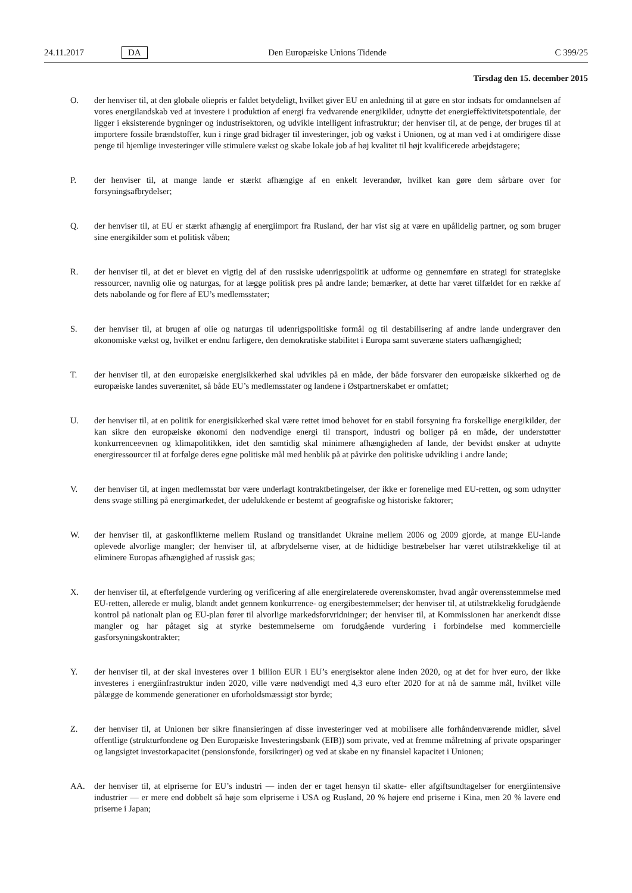24.11.2017 DA Den Europæiske Unions Tidende C 399/25
Tirsdag den 15. december 2015
O. der henviser til, at den globale oliepris er faldet betydeligt, hvilket giver EU en anledning til at gøre en stor indsats for omdannelsen af vores energilandskab ved at investere i produktion af energi fra vedvarende energikilder, udnytte det energieffektivitetspotentiale, der ligger i eksisterende bygninger og industrisektoren, og udvikle intelligent infrastruktur; der henviser til, at de penge, der bruges til at importere fossile brændstoffer, kun i ringe grad bidrager til investeringer, job og vækst i Unionen, og at man ved i at omdirigere disse penge til hjemlige investeringer ville stimulere vækst og skabe lokale job af høj kvalitet til højt kvalificerede arbejdstagere;
P. der henviser til, at mange lande er stærkt afhængige af en enkelt leverandør, hvilket kan gøre dem sårbare over for forsyningsafbrydelser;
Q. der henviser til, at EU er stærkt afhængig af energiimport fra Rusland, der har vist sig at være en upålidelig partner, og som bruger sine energikilder som et politisk våben;
R. der henviser til, at det er blevet en vigtig del af den russiske udenrigspolitik at udforme og gennemføre en strategi for strategiske ressourcer, navnlig olie og naturgas, for at lægge politisk pres på andre lande; bemærker, at dette har været tilfældet for en række af dets nabolande og for flere af EU’s medlemsstater;
S. der henviser til, at brugen af olie og naturgas til udenrigspolitiske formål og til destabilisering af andre lande undergraver den økonomiske vækst og, hvilket er endnu farligere, den demokratiske stabilitet i Europa samt suveræne staters uafhængighed;
T. der henviser til, at den europæiske energisikkerhed skal udvikles på en måde, der både forsvarer den europæiske sikkerhed og de europæiske landes suverænitet, så både EU’s medlemsstater og landene i Østpartnerskabet er omfattet;
U. der henviser til, at en politik for energisikkerhed skal være rettet imod behovet for en stabil forsyning fra forskellige energikilder, der kan sikre den europæiske økonomi den nødvendige energi til transport, industri og boliger på en måde, der understøtter konkurrenceevnen og klimapolitikken, idet den samtidig skal minimere afhængigheden af lande, der bevidst ønsker at udnytte energiressourcer til at forfølge deres egne politiske mål med henblik på at påvirke den politiske udvikling i andre lande;
V. der henviser til, at ingen medlemsstat bør være underlagt kontraktbetingelser, der ikke er forenelige med EU-retten, og som udnytter dens svage stilling på energimarkedet, der udelukkende er bestemt af geografiske og historiske faktorer;
W. der henviser til, at gaskonflikterne mellem Rusland og transitlandet Ukraine mellem 2006 og 2009 gjorde, at mange EU-lande oplevede alvorlige mangler; der henviser til, at afbrydelserne viser, at de hidtidige bestræbelser har været utilstrækkelige til at eliminere Europas afhængighed af russisk gas;
X. der henviser til, at efterfølgende vurdering og verificering af alle energirelaterede overenskomster, hvad angår overensstemmelse med EU-retten, allerede er mulig, blandt andet gennem konkurrence- og energibestemmelser; der henviser til, at utilstrækkelig forudgående kontrol på nationalt plan og EU-plan fører til alvorlige markeds­forvridninger; der henviser til, at Kommissionen har anerkendt disse mangler og har påtaget sig at styrke bestemmelserne om forudgående vurdering i forbindelse med kommercielle gasforsyningskontrakter;
Y. der henviser til, at der skal investeres over 1 billion EUR i EU’s energisektor alene inden 2020, og at det for hver euro, der ikke investeres i energiinfrastruktur inden 2020, ville være nødvendigt med 4,3 euro efter 2020 for at nå de samme mål, hvilket ville pålægge de kommende generationer en uforholdsmæssigt stor byrde;
Z. der henviser til, at Unionen bør sikre finansieringen af disse investeringer ved at mobilisere alle forhåndenværende midler, såvel offentlige (strukturfondene og Den Europæiske Investeringsbank (EIB)) som private, ved at fremme målretning af private opsparinger og langsigtet investorkapacitet (pensionsfonde, forsikringer) og ved at skabe en ny finansiel kapacitet i Unionen;
AA. der henviser til, at elpriserne for EU’s industri — inden der er taget hensyn til skatte- eller afgiftsundtagelser for energiintensive industrier — er mere end dobbelt så høje som elpriserne i USA og Rusland, 20 % højere end priserne i Kina, men 20 % lavere end priserne i Japan;